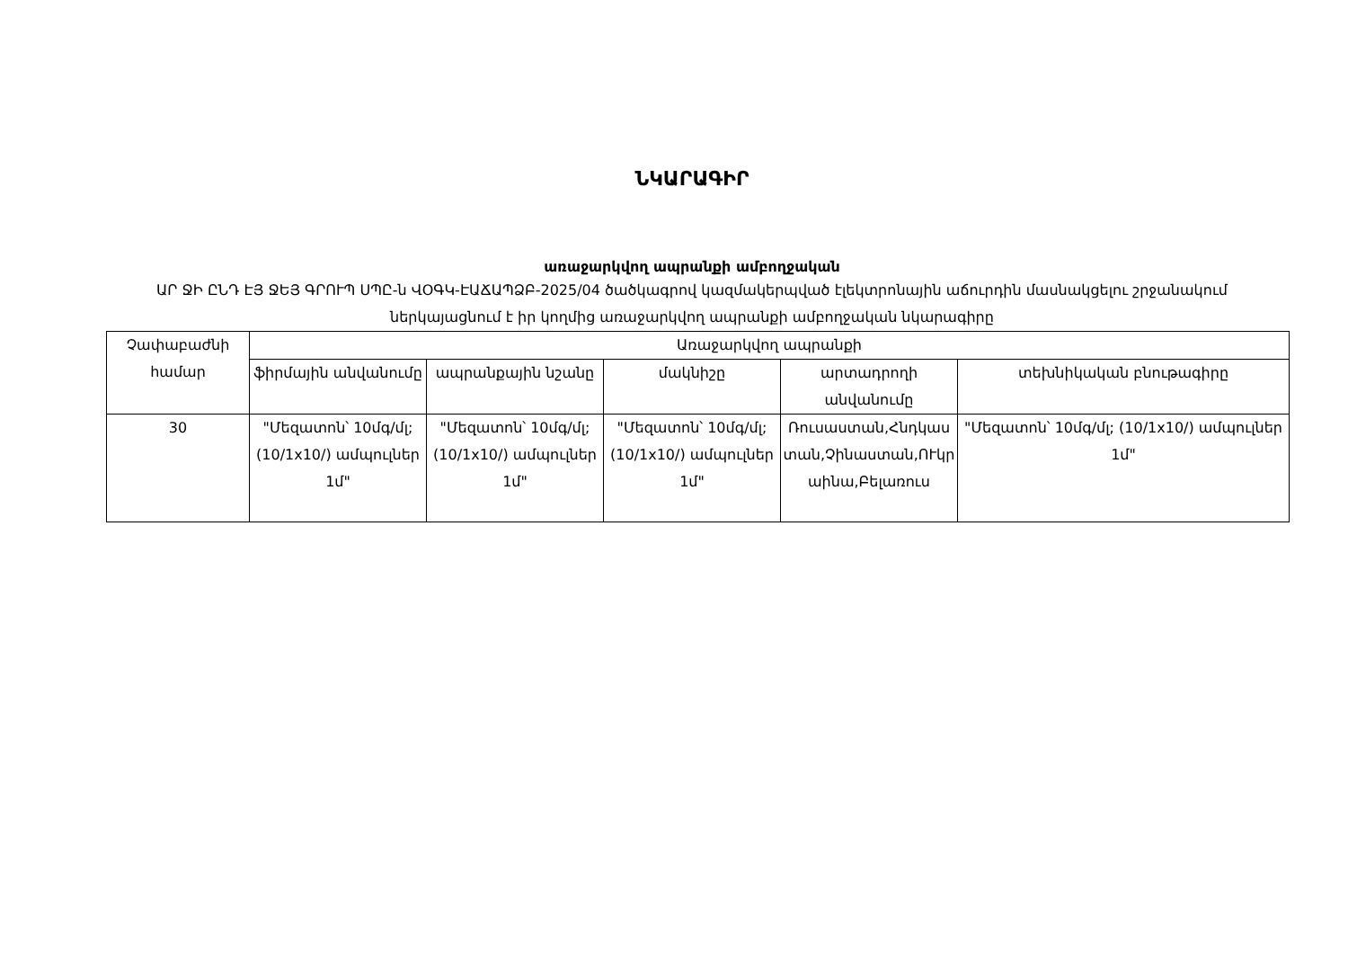ՆԿԱՐԱԳԻՐ
առաջարկվող ապրանքի ամբողջական
ԱՐ ՋԻ ԸՆԴ ԷՅ ՋԵՅ ԳՐՈՒՊ ՍՊԸ-ն ՎՕԳԿ-ԷԱՃԱՊՁԲ-2025/04 ծածկագրով կազմակերպված էլեկտրոնային աճուրդին մասնակցելու շրջանակում ներկայացնում է իր կողմից առաջարկվող ապրանքի ամբողջական նկարագիրը
| Չափաբաժնի համար | Առաջարկվող ապրանքի | | | | |
| --- | --- | --- | --- | --- | --- |
| | ֆիրմային անվանումը | ապրանքային նշանը | մակնիշը | արտադրողի անվանումը | տեխնիկական բնութագիրը |
| 30 | "Մեզատոն՝ 10մգ/մլ; (10/1x10/) ամպուլներ 1մ" | "Մեզատոն՝ 10մգ/մլ; (10/1x10/) ամպուլներ 1մ" | "Մեզատոն՝ 10մգ/մլ; (10/1x10/) ամպուլներ 1մ" | Ռուսաստան,Հնդկաստան,Չինաստան,ՈՒկրաինա,Բելառուս | "Մեզատոն՝ 10մգ/մլ; (10/1x10/) ամպուլներ 1մ" |